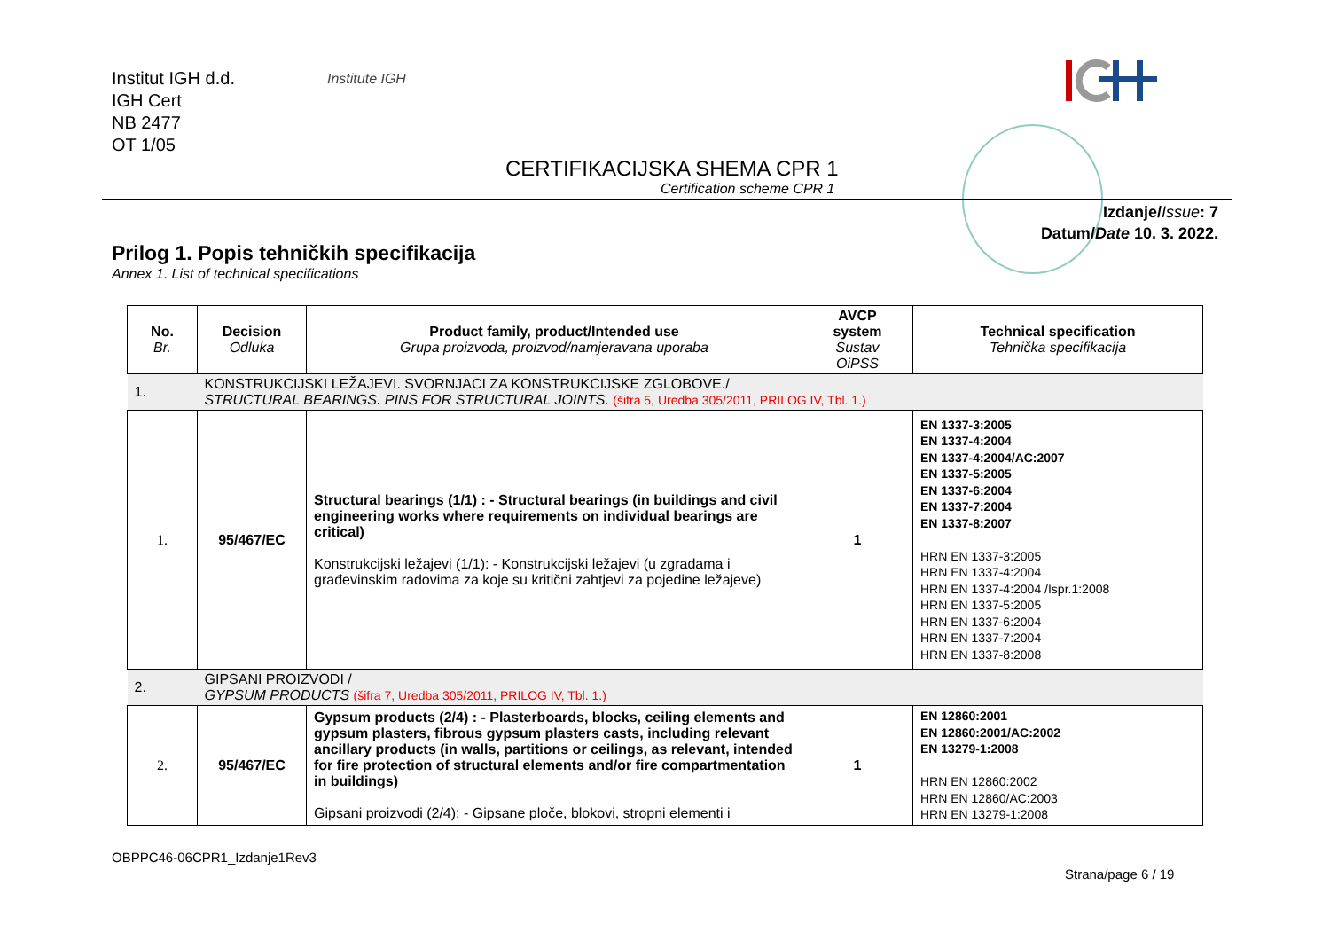Institut IGH d.d.
IGH Cert
NB 2477
OT 1/05
Institute IGH
CERTIFIKACIJSKA SHEMA CPR 1
Certification scheme CPR 1
Izdanje/Issue: 7
Datum/Date 10. 3. 2022.
Prilog 1. Popis tehničkih specifikacija
Annex 1. List of technical specifications
| No. Br. | Decision Odluka | Product family, product/Intended use Grupa proizvoda, proizvod/namjeravana uporaba | AVCP system Sustav OiPSS | Technical specification Tehnička specifikacija |
| --- | --- | --- | --- | --- |
| 1. | KONSTRUKCIJSKI LEŽAJEVI. SVORNJACI ZA KONSTRUKCIJSKE ZGLOBOVE./ STRUCTURAL BEARINGS. PINS FOR STRUCTURAL JOINTS. (šifra 5, Uredba 305/2011, PRILOG IV, Tbl. 1.) | | | |
| 1. | 95/467/EC | Structural bearings (1/1) : - Structural bearings (in buildings and civil engineering works where requirements on individual bearings are critical) Konstrukcijski ležajevi (1/1): - Konstrukcijski ležajevi (u zgradama i građevinskim radovima za koje su kritični zahtjevi za pojedine ležajeve) | 1 | EN 1337-3:2005 EN 1337-4:2004 EN 1337-4:2004/AC:2007 EN 1337-5:2005 EN 1337-6:2004 EN 1337-7:2004 EN 1337-8:2007 HRN EN 1337-3:2005 HRN EN 1337-4:2004 HRN EN 1337-4:2004 /Ispr.1:2008 HRN EN 1337-5:2005 HRN EN 1337-6:2004 HRN EN 1337-7:2004 HRN EN 1337-8:2008 |
| 2. | GIPSANI PROIZVODI / GYPSUM PRODUCTS (šifra 7, Uredba 305/2011, PRILOG IV, Tbl. 1.) | | | |
| 2. | 95/467/EC | Gypsum products (2/4) : - Plasterboards, blocks, ceiling elements and gypsum plasters, fibrous gypsum plasters casts, including relevant ancillary products (in walls, partitions or ceilings, as relevant, intended for fire protection of structural elements and/or fire compartmentation in buildings) Gipsani proizvodi (2/4): - Gipsane ploče, blokovi, stropni elementi i | 1 | EN 12860:2001 EN 12860:2001/AC:2002 EN 13279-1:2008 HRN EN 12860:2002 HRN EN 12860/AC:2003 HRN EN 13279-1:2008 |
OBPPC46-06CPR1_Izdanje1Rev3
Strana/page 6 / 19